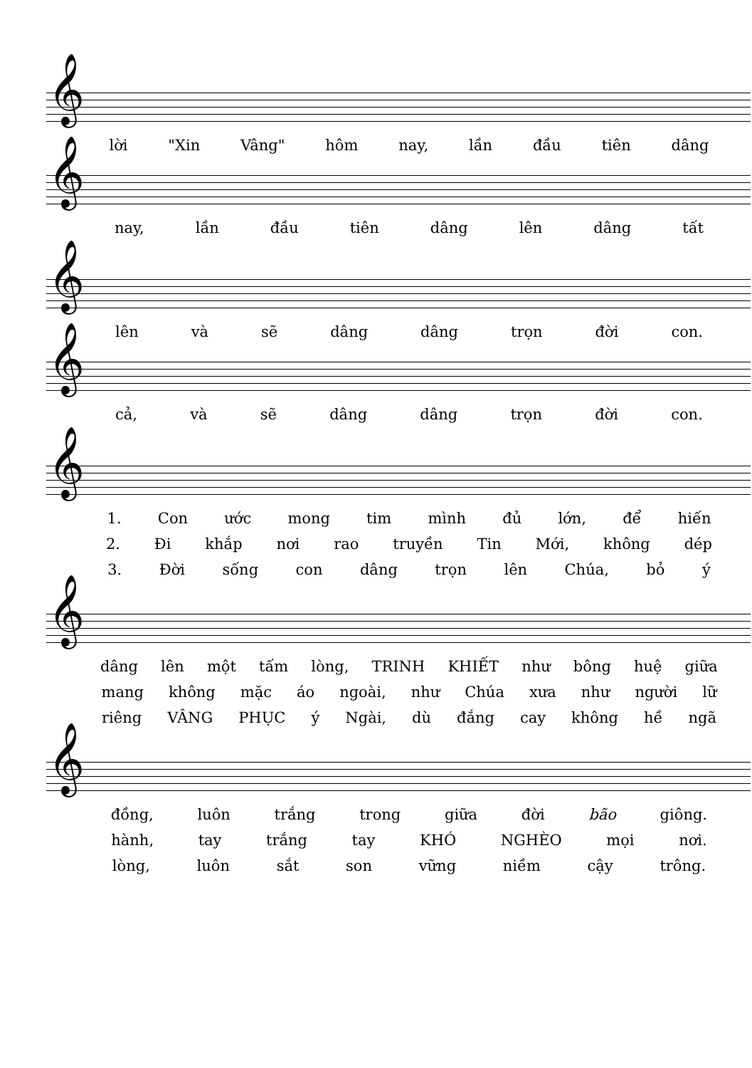𝄞
lời "Xin Vâng" hôm nay, lần đầu tiên dâng
𝄞
nay, lần đầu tiên dâng lên dâng tất
𝄞
lên và sẽ dâng dâng trọn đời con.
𝄞
cả, và sẽ dâng dâng trọn đời con.
𝄞
1. Con ước mong tim mình đủ lớn, để hiến
2. Đi khắp nơi rao truyền Tin Mới, không dép
3. Đời sống con dâng trọn lên Chúa, bỏ ý
𝄞
dâng lên một tấm lòng, TRINH KHIẾT như bông huệ giữa
mang không mặc áo ngoài, như Chúa xưa như người lữ
riêng VÂNG PHỤC ý Ngài, dù đắng cay không hề ngã
𝄞
đồng, luôn trắng trong giữa đời bão giông.
hành, tay trắng tay KHÓ NGHÈO mọi nơi.
lòng, luôn sắt son vững niềm cậy trông.